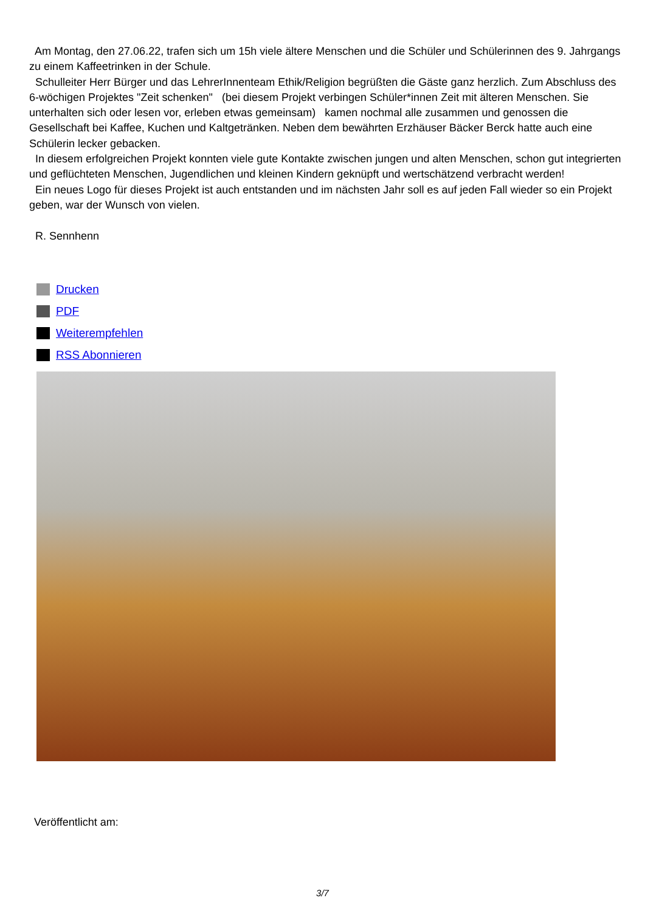Am Montag, den 27.06.22, trafen sich um 15h viele ältere Menschen und die Schüler und Schülerinnen des 9. Jahrgangs zu einem Kaffeetrinken in der Schule.
Schulleiter Herr Bürger und das LehrerInnenteam Ethik/Religion begrüßten die Gäste ganz herzlich. Zum Abschluss des 6-wöchigen Projektes "Zeit schenken" (bei diesem Projekt verbingen Schüler*innen Zeit mit älteren Menschen. Sie unterhalten sich oder lesen vor, erleben etwas gemeinsam) kamen nochmal alle zusammen und genossen die Gesellschaft bei Kaffee, Kuchen und Kaltgetränken. Neben dem bewährten Erzhäuser Bäcker Berck hatte auch eine Schülerin lecker gebacken.
In diesem erfolgreichen Projekt konnten viele gute Kontakte zwischen jungen und alten Menschen, schon gut integrierten und geflüchteten Menschen, Jugendlichen und kleinen Kindern geknüpft und wertschätzend verbracht werden!
Ein neues Logo für dieses Projekt ist auch entstanden und im nächsten Jahr soll es auf jeden Fall wieder so ein Projekt geben, war der Wunsch von vielen.
R. Sennhenn
Drucken
PDF
Weiterempfehlen
RSS Abonnieren
Veröffentlicht am:
3/7